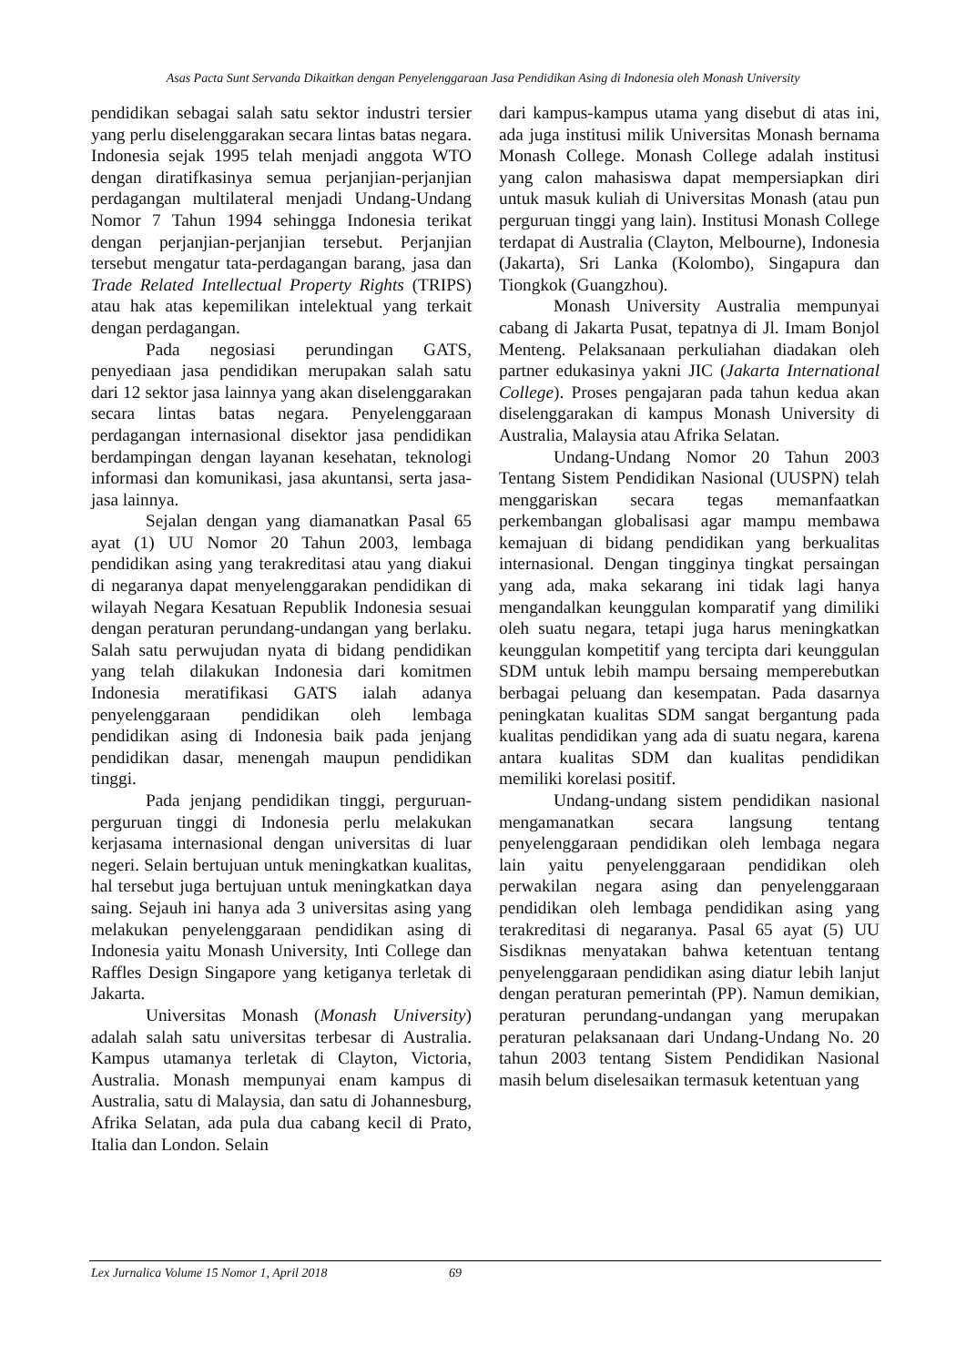Asas Pacta Sunt Servanda Dikaitkan dengan Penyelenggaraan Jasa Pendidikan Asing di Indonesia oleh Monash University
pendidikan sebagai salah satu sektor industri tersier yang perlu diselenggarakan secara lintas batas negara. Indonesia sejak 1995 telah menjadi anggota WTO dengan diratifkasinya semua perjanjian-perjanjian perdagangan multilateral menjadi Undang-Undang Nomor 7 Tahun 1994 sehingga Indonesia terikat dengan perjanjian-perjanjian tersebut. Perjanjian tersebut mengatur tata-perdagangan barang, jasa dan Trade Related Intellectual Property Rights (TRIPS) atau hak atas kepemilikan intelektual yang terkait dengan perdagangan.
Pada negosiasi perundingan GATS, penyediaan jasa pendidikan merupakan salah satu dari 12 sektor jasa lainnya yang akan diselenggarakan secara lintas batas negara. Penyelenggaraan perdagangan internasional disektor jasa pendidikan berdampingan dengan layanan kesehatan, teknologi informasi dan komunikasi, jasa akuntansi, serta jasa-jasa lainnya.
Sejalan dengan yang diamanatkan Pasal 65 ayat (1) UU Nomor 20 Tahun 2003, lembaga pendidikan asing yang terakreditasi atau yang diakui di negaranya dapat menyelenggarakan pendidikan di wilayah Negara Kesatuan Republik Indonesia sesuai dengan peraturan perundang-undangan yang berlaku. Salah satu perwujudan nyata di bidang pendidikan yang telah dilakukan Indonesia dari komitmen Indonesia meratifikasi GATS ialah adanya penyelenggaraan pendidikan oleh lembaga pendidikan asing di Indonesia baik pada jenjang pendidikan dasar, menengah maupun pendidikan tinggi.
Pada jenjang pendidikan tinggi, perguruan-perguruan tinggi di Indonesia perlu melakukan kerjasama internasional dengan universitas di luar negeri. Selain bertujuan untuk meningkatkan kualitas, hal tersebut juga bertujuan untuk meningkatkan daya saing. Sejauh ini hanya ada 3 universitas asing yang melakukan penyelenggaraan pendidikan asing di Indonesia yaitu Monash University, Inti College dan Raffles Design Singapore yang ketiganya terletak di Jakarta.
Universitas Monash (Monash University) adalah salah satu universitas terbesar di Australia. Kampus utamanya terletak di Clayton, Victoria, Australia. Monash mempunyai enam kampus di Australia, satu di Malaysia, dan satu di Johannesburg, Afrika Selatan, ada pula dua cabang kecil di Prato, Italia dan London. Selain
dari kampus-kampus utama yang disebut di atas ini, ada juga institusi milik Universitas Monash bernama Monash College. Monash College adalah institusi yang calon mahasiswa dapat mempersiapkan diri untuk masuk kuliah di Universitas Monash (atau pun perguruan tinggi yang lain). Institusi Monash College terdapat di Australia (Clayton, Melbourne), Indonesia (Jakarta), Sri Lanka (Kolombo), Singapura dan Tiongkok (Guangzhou).
Monash University Australia mempunyai cabang di Jakarta Pusat, tepatnya di Jl. Imam Bonjol Menteng. Pelaksanaan perkuliahan diadakan oleh partner edukasinya yakni JIC (Jakarta International College). Proses pengajaran pada tahun kedua akan diselenggarakan di kampus Monash University di Australia, Malaysia atau Afrika Selatan.
Undang-Undang Nomor 20 Tahun 2003 Tentang Sistem Pendidikan Nasional (UUSPN) telah menggariskan secara tegas memanfaatkan perkembangan globalisasi agar mampu membawa kemajuan di bidang pendidikan yang berkualitas internasional. Dengan tingginya tingkat persaingan yang ada, maka sekarang ini tidak lagi hanya mengandalkan keunggulan komparatif yang dimiliki oleh suatu negara, tetapi juga harus meningkatkan keunggulan kompetitif yang tercipta dari keunggulan SDM untuk lebih mampu bersaing memperebutkan berbagai peluang dan kesempatan. Pada dasarnya peningkatan kualitas SDM sangat bergantung pada kualitas pendidikan yang ada di suatu negara, karena antara kualitas SDM dan kualitas pendidikan memiliki korelasi positif.
Undang-undang sistem pendidikan nasional mengamanatkan secara langsung tentang penyelenggaraan pendidikan oleh lembaga negara lain yaitu penyelenggaraan pendidikan oleh perwakilan negara asing dan penyelenggaraan pendidikan oleh lembaga pendidikan asing yang terakreditasi di negaranya. Pasal 65 ayat (5) UU Sisdiknas menyatakan bahwa ketentuan tentang penyelenggaraan pendidikan asing diatur lebih lanjut dengan peraturan pemerintah (PP). Namun demikian, peraturan perundang-undangan yang merupakan peraturan pelaksanaan dari Undang-Undang No. 20 tahun 2003 tentang Sistem Pendidikan Nasional masih belum diselesaikan termasuk ketentuan yang
Lex Jurnalica Volume 15 Nomor 1, April 2018 69